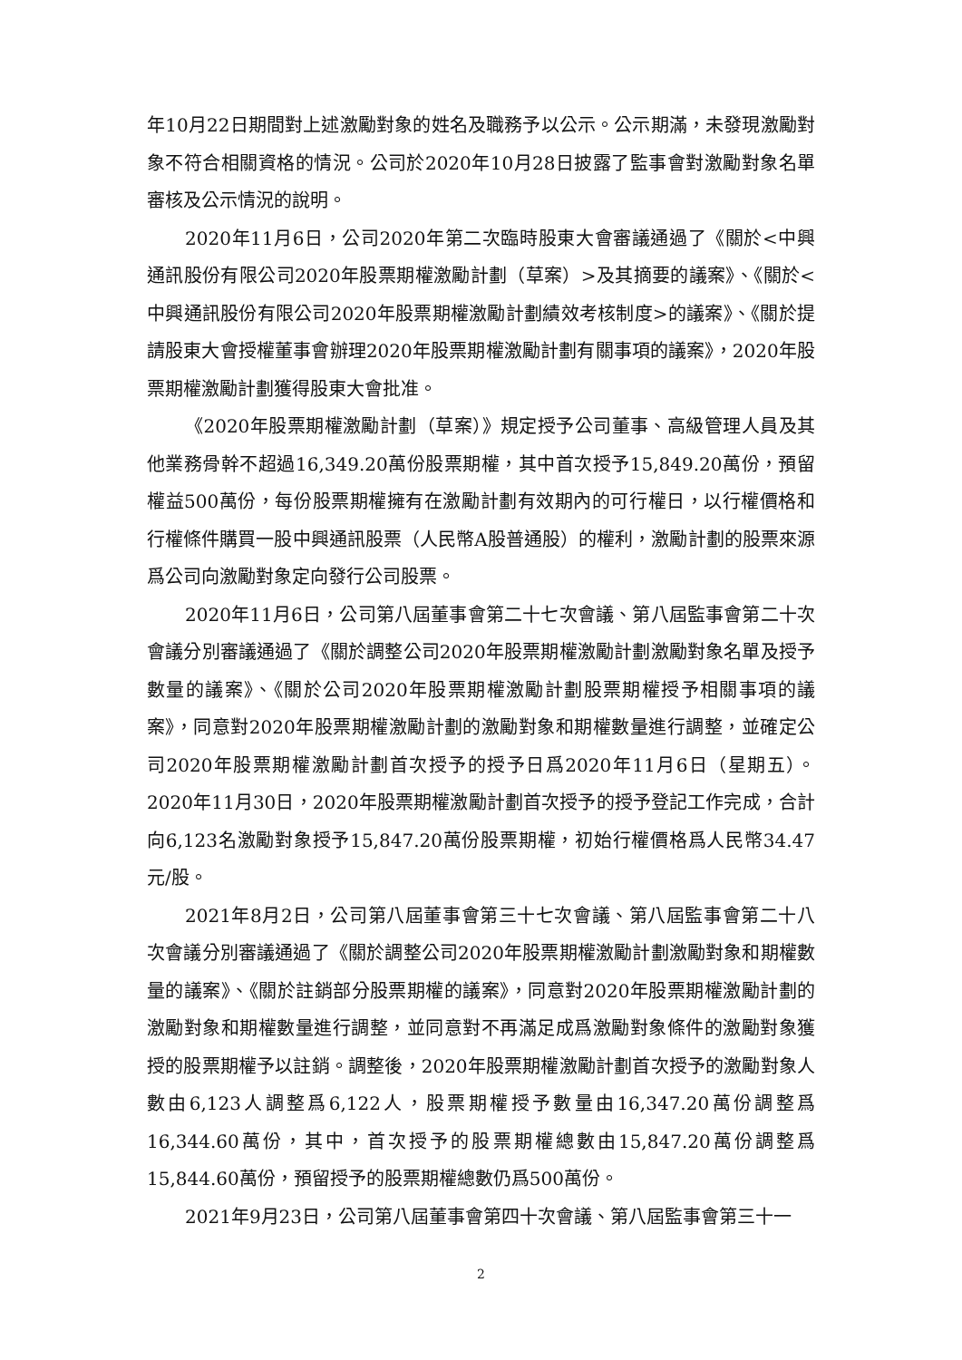年10月22日期間對上述激勵對象的姓名及職務予以公示。公示期滿，未發現激勵對象不符合相關資格的情況。公司於2020年10月28日披露了監事會對激勵對象名單審核及公示情況的說明。
2020年11月6日，公司2020年第二次臨時股東大會審議通過了《關於<中興通訊股份有限公司2020年股票期權激勵計劃（草案）>及其摘要的議案》、《關於<中興通訊股份有限公司2020年股票期權激勵計劃績效考核制度>的議案》、《關於提請股東大會授權董事會辦理2020年股票期權激勵計劃有關事項的議案》，2020年股票期權激勵計劃獲得股東大會批准。
《2020年股票期權激勵計劃（草案）》規定授予公司董事、高級管理人員及其他業務骨幹不超過16,349.20萬份股票期權，其中首次授予15,849.20萬份，預留權益500萬份，每份股票期權擁有在激勵計劃有效期內的可行權日，以行權價格和行權條件購買一股中興通訊股票（人民幣A股普通股）的權利，激勵計劃的股票來源爲公司向激勵對象定向發行公司股票。
2020年11月6日，公司第八屆董事會第二十七次會議、第八屆監事會第二十次會議分別審議通過了《關於調整公司2020年股票期權激勵計劃激勵對象名單及授予數量的議案》、《關於公司2020年股票期權激勵計劃股票期權授予相關事項的議案》，同意對2020年股票期權激勵計劃的激勵對象和期權數量進行調整，並確定公司2020年股票期權激勵計劃首次授予的授予日爲2020年11月6日（星期五）。2020年11月30日，2020年股票期權激勵計劃首次授予的授予登記工作完成，合計向6,123名激勵對象授予15,847.20萬份股票期權，初始行權價格爲人民幣34.47元/股。
2021年8月2日，公司第八屆董事會第三十七次會議、第八屆監事會第二十八次會議分別審議通過了《關於調整公司2020年股票期權激勵計劃激勵對象和期權數量的議案》、《關於註銷部分股票期權的議案》，同意對2020年股票期權激勵計劃的激勵對象和期權數量進行調整，並同意對不再滿足成爲激勵對象條件的激勵對象獲授的股票期權予以註銷。調整後，2020年股票期權激勵計劃首次授予的激勵對象人數由6,123人調整爲6,122人，股票期權授予數量由16,347.20萬份調整爲16,344.60萬份，其中，首次授予的股票期權總數由15,847.20萬份調整爲15,844.60萬份，預留授予的股票期權總數仍爲500萬份。
2021年9月23日，公司第八屆董事會第四十次會議、第八屆監事會第三十一
2